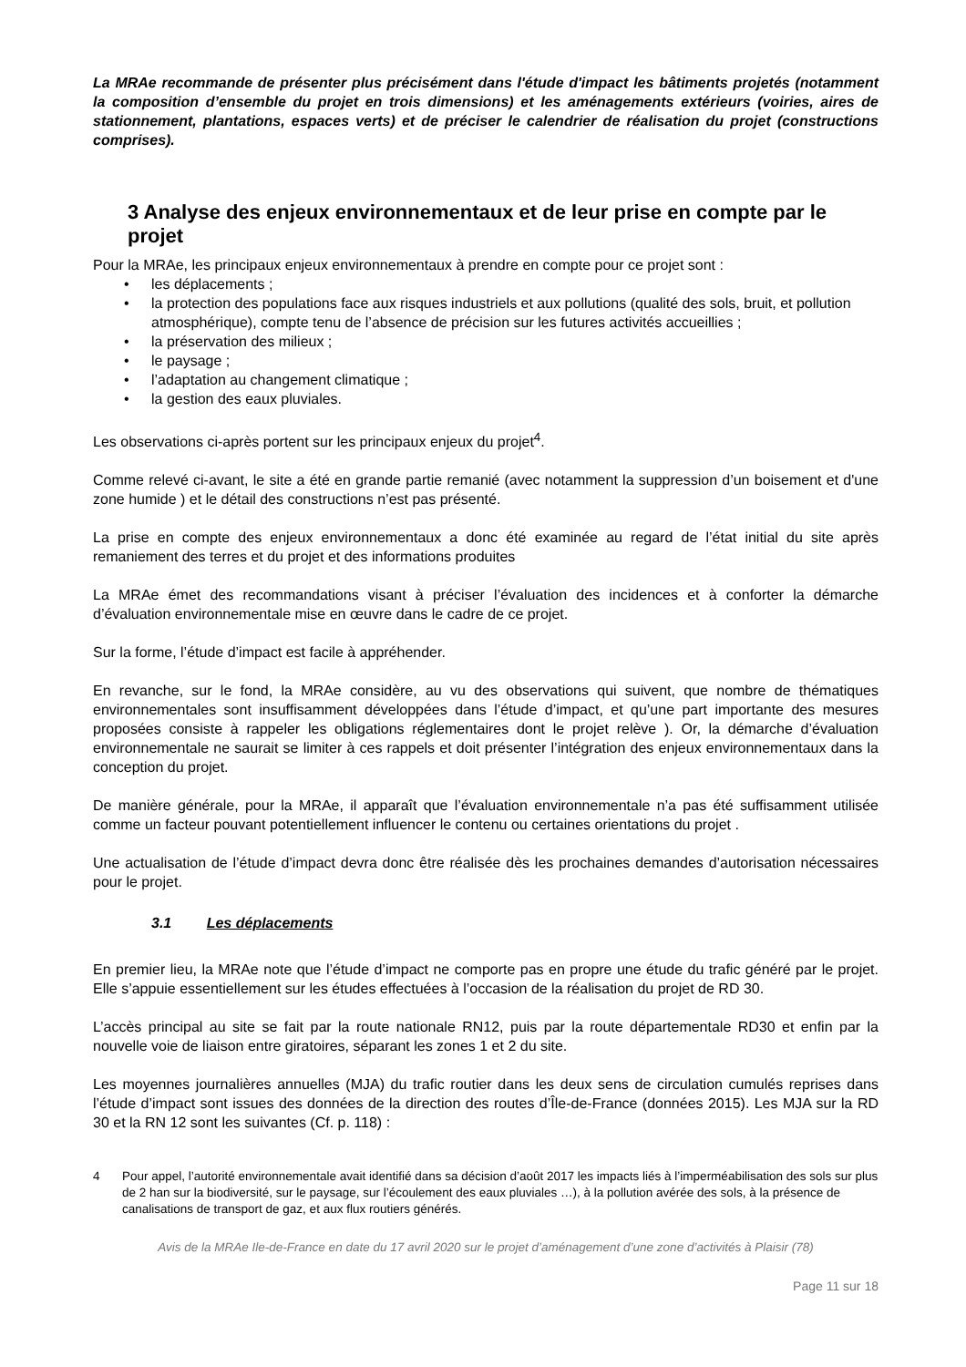La MRAe recommande de présenter plus précisément dans l'étude d'impact les bâtiments projetés (notamment la composition d’ensemble du projet en trois dimensions) et les aménagements extérieurs (voiries, aires de stationnement, plantations, espaces verts) et de préciser le calendrier de réalisation du projet (constructions comprises).
3 Analyse des enjeux environnementaux et de leur prise en compte par le projet
Pour la MRAe, les principaux enjeux environnementaux à prendre en compte pour ce projet sont :
• les déplacements ;
• la protection des populations face aux risques industriels et aux pollutions (qualité des sols, bruit, et pollution atmosphérique), compte tenu de l’absence de précision sur les futures activités accueillies ;
• la préservation des milieux ;
• le paysage ;
• l’adaptation au changement climatique ;
• la gestion des eaux pluviales.
Les observations ci-après portent sur les principaux enjeux du projet<sup>4</sup>.
Comme relevé ci-avant, le site a été en grande partie remanié (avec notamment la suppression d’un boisement et d'une zone humide ) et le détail des constructions n’est pas présenté.
La prise en compte des enjeux environnementaux a donc été examinée au regard de l’état initial du site après remaniement des terres et du projet et des informations produites
La MRAe émet des recommandations visant à préciser l’évaluation des incidences et à conforter la démarche d’évaluation environnementale mise en œuvre dans le cadre de ce projet.
Sur la forme, l’étude d’impact est facile à appréhender.
En revanche, sur le fond, la MRAe considère, au vu des observations qui suivent, que nombre de thématiques environnementales sont insuffisamment développées dans l’étude d’impact, et qu’une part importante des mesures proposées consiste à rappeler les obligations réglementaires dont le projet relève ). Or, la démarche d’évaluation environnementale ne saurait se limiter à ces rappels et doit présenter l’intégration des enjeux environnementaux dans la conception du projet.
De manière générale, pour la MRAe, il apparaît que l’évaluation environnementale n’a pas été suffisamment utilisée comme un facteur pouvant potentiellement influencer le contenu ou certaines orientations du projet .
Une actualisation de l’étude d’impact devra donc être réalisée dès les prochaines demandes d’autorisation nécessaires pour le projet.
3.1 Les déplacements
En premier lieu, la MRAe note que l’étude d’impact ne comporte pas en propre une étude du trafic généré par le projet. Elle s’appuie essentiellement sur les études effectuées à l’occasion de la réalisation du projet de RD 30.
L’accès principal au site se fait par la route nationale RN12, puis par la route départementale RD30 et enfin par la nouvelle voie de liaison entre giratoires, séparant les zones 1 et 2 du site.
Les moyennes journalières annuelles (MJA) du trafic routier dans les deux sens de circulation cumulés reprises dans l’étude d’impact sont issues des données de la direction des routes d’Île-de-France (données 2015). Les MJA sur la RD 30 et la RN 12 sont les suivantes (Cf. p. 118) :
4 Pour appel, l’autorité environnementale avait identifié dans sa décision d’août 2017 les impacts liés à l’imperméabilisation des sols sur plus de 2 han sur la biodiversité, sur le paysage, sur l’écoulement des eaux pluviales …), à la pollution avérée des sols, à la présence de canalisations de transport de gaz, et aux flux routiers générés.
Avis de la MRAe Ile-de-France en date du 17 avril 2020 sur le projet d’aménagement d’une zone d’activités à Plaisir (78)
Page 11 sur 18